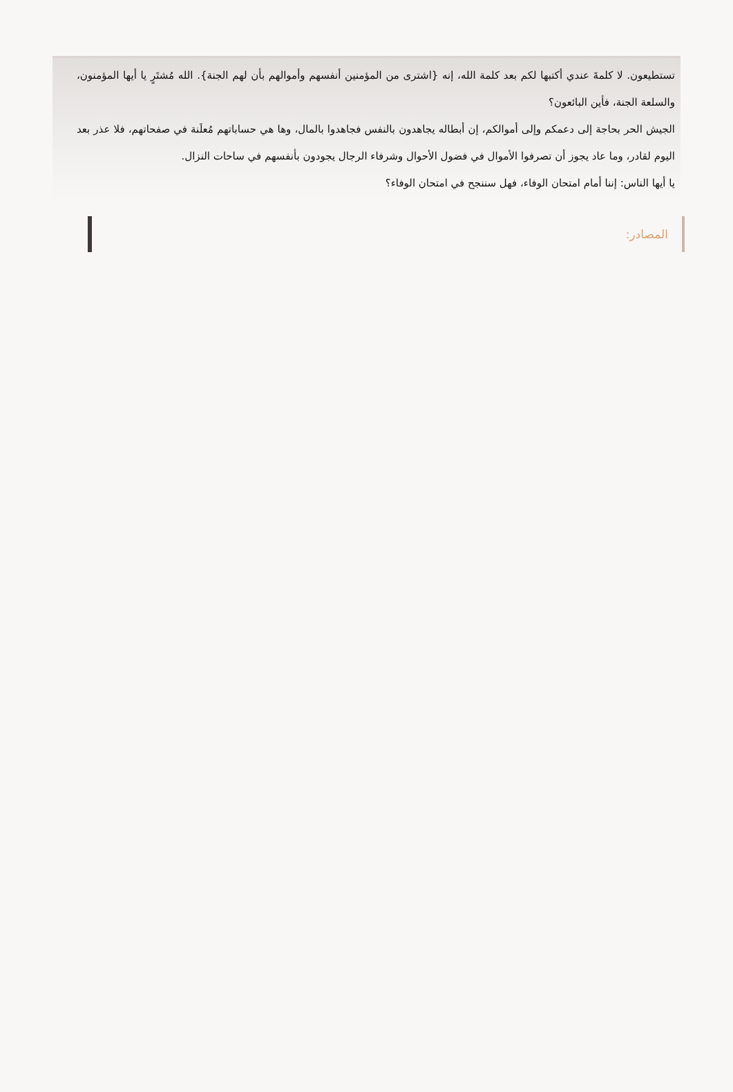تستطيعون. لا كلمةَ عندي أكتبها لكم بعد كلمة الله، إنه {اشترى من المؤمنين أنفسهم وأموالهم بأن لهم الجنة}. الله مُشتَرٍ يا أيها المؤمنون، والسلعة الجنة، فأين البائعون؟
الجيش الحر بحاجة إلى دعمكم وإلى أموالكم، إن أبطاله يجاهدون بالنفس فجاهدوا بالمال، وها هي حساباتهم مُعلَنة في صفحاتهم، فلا عذر بعد اليوم لقادر، وما عاد يجوز أن تصرفوا الأموال في فضول الأحوال وشرفاء الرجال يجودون بأنفسهم في ساحات النزال.
يا أيها الناس: إننا أمام امتحان الوفاء، فهل سننجح في امتحان الوفاء؟
المصادر: